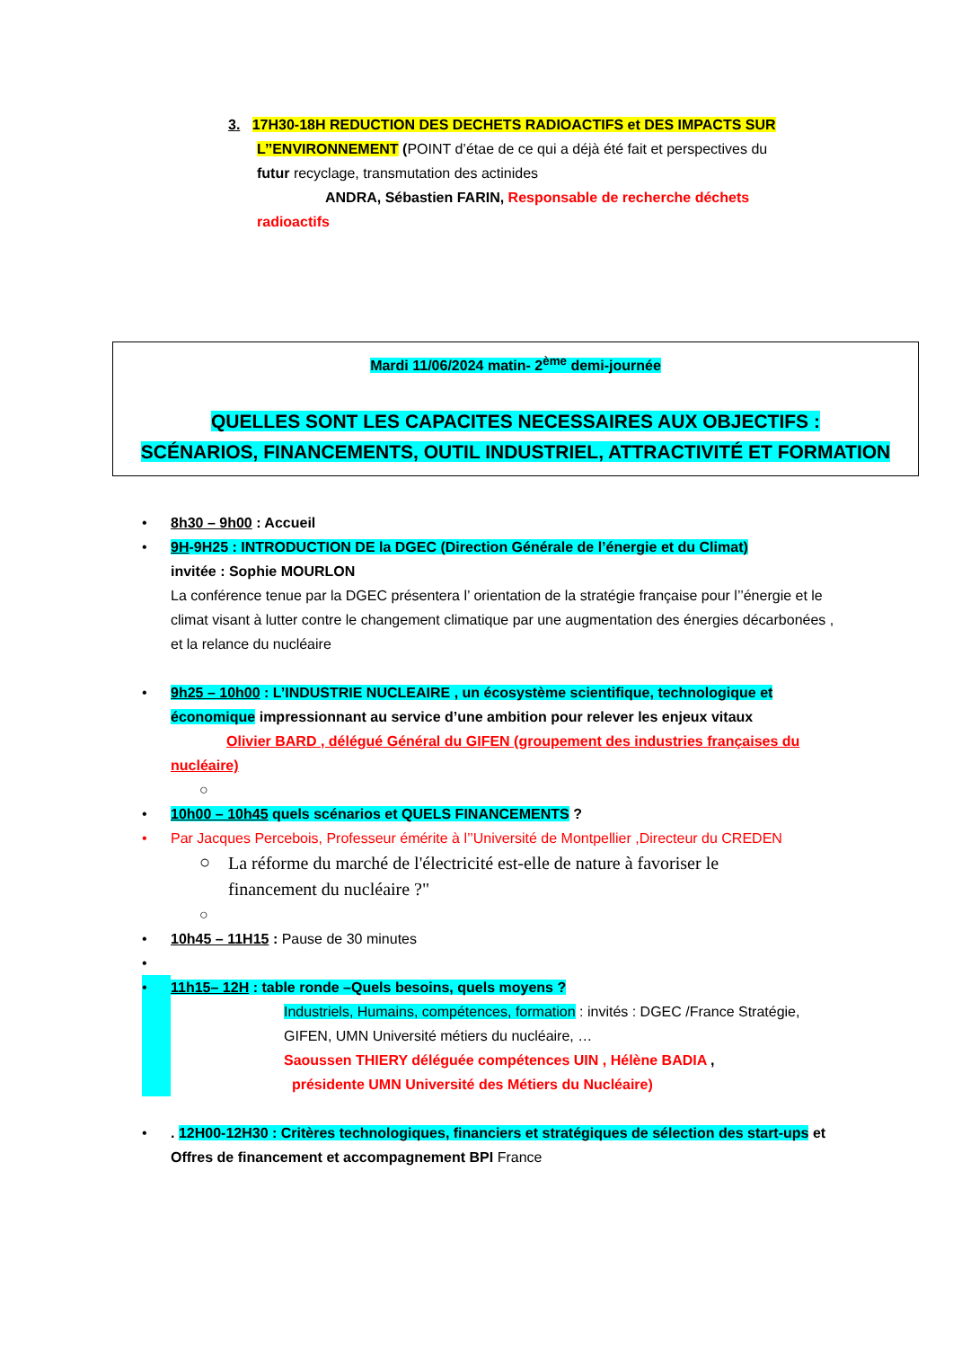3. 17H30-18H REDUCTION DES DECHETS RADIOACTIFS et DES IMPACTS SUR
L’’ENVIRONNEMENT (POINT d’étae de ce qui a déjà été fait et perspectives du
futur recyclage, transmutation des actinides
ANDRA, Sébastien FARIN, Responsable de recherche déchets
radioactifs
Mardi 11/06/2024 matin- 2<sup>ème</sup> demi-journée
QUELLES SONT LES CAPACITES NECESSAIRES AUX OBJECTIFS :
SCÉNARIOS, FINANCEMENTS, OUTIL INDUSTRIEL, ATTRACTIVITÉ ET FORMATION
• 8h30 – 9h00 : Accueil
• 9H-9H25 : INTRODUCTION DE la DGEC (Direction Générale de l’énergie et du Climat)
invitée : Sophie MOURLON
La conférence tenue par la DGEC présentera l’ orientation de la stratégie française pour l’’énergie et le climat visant à lutter contre le changement climatique par une augmentation des énergies décarbonées , et la relance du nucléaire
• 9h25 – 10h00 : L’INDUSTRIE NUCLEAIRE , un écosystème scientifique, technologique et économique impressionnant au service d’une ambition pour relever les enjeux vitaux
Olivier BARD , délégué Général du GIFEN (groupement des industries françaises du nucléaire)
○
• 10h00 – 10h45 quels scénarios et QUELS FINANCEMENTS ?
• Par Jacques Percebois, Professeur émérite à l’’Université de Montpellier ,Directeur du CREDEN
○
La réforme du marché de l'électricité est-elle de nature à favoriser le financement du nucléaire ?"
○
• 10h45 – 11H15 : Pause de 30 minutes
•
• 11h15– 12H : table ronde –Quels besoins, quels moyens ?
Industriels, Humains, compétences, formation : invités : DGEC /France Stratégie, GIFEN, UMN Université métiers du nucléaire, …
Saoussen THIERY déléguée compétences UIN , Hélène BADIA ,
présidente UMN Université des Métiers du Nucléaire)
• . 12H00-12H30 : Critères technologiques, financiers et stratégiques de sélection des start-ups et Offres de financement et accompagnement BPI France